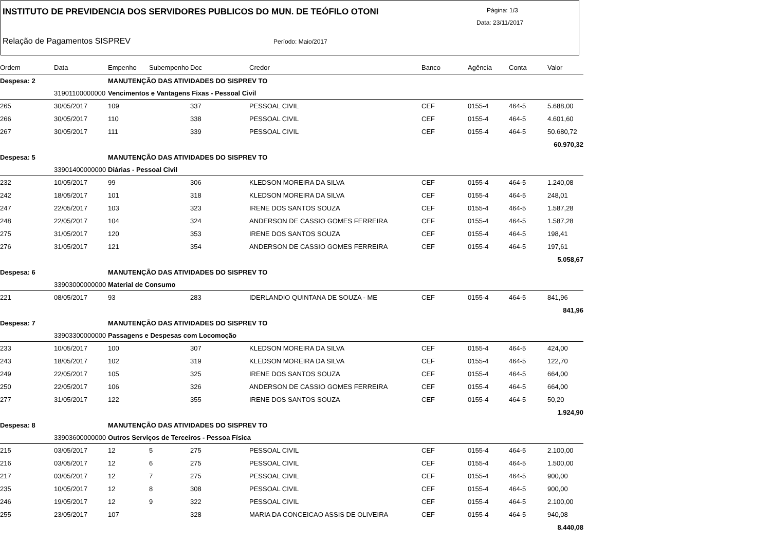INSTITUTO DE PREVIDENCIA DOS SERVIDORES PUBLICOS DO MUN. DE TEÓFILO OTONI
Página: 1/3
Data: 23/11/2017
Relação de Pagamentos SISPREV Período: Maio/2017
| Ordem | Data | Empenho | Subempenho | Doc | Credor | Banco | Agência | Conta | Valor |
| --- | --- | --- | --- | --- | --- | --- | --- | --- | --- |
| Despesa: 2 | | MANUTENÇÃO DAS ATIVIDADES DO SISPREV TO | | | | | | | |
| | 31901100000000 | Vencimentos e Vantagens Fixas - Pessoal Civil | | | | | | | |
| 265 | 30/05/2017 | 109 | | 337 | PESSOAL CIVIL | CEF | 0155-4 | 464-5 | 5.688,00 |
| 266 | 30/05/2017 | 110 | | 338 | PESSOAL CIVIL | CEF | 0155-4 | 464-5 | 4.601,60 |
| 267 | 30/05/2017 | 111 | | 339 | PESSOAL CIVIL | CEF | 0155-4 | 464-5 | 50.680,72 |
| 60.970,32 | | | | | | | | | |
| Despesa: 5 | | MANUTENÇÃO DAS ATIVIDADES DO SISPREV TO | | | | | | | |
| | 33901400000000 | Diárias - Pessoal Civil | | | | | | | |
| 232 | 10/05/2017 | 99 | | 306 | KLEDSON MOREIRA DA SILVA | CEF | 0155-4 | 464-5 | 1.240,08 |
| 242 | 18/05/2017 | 101 | | 318 | KLEDSON MOREIRA DA SILVA | CEF | 0155-4 | 464-5 | 248,01 |
| 247 | 22/05/2017 | 103 | | 323 | IRENE DOS SANTOS SOUZA | CEF | 0155-4 | 464-5 | 1.587,28 |
| 248 | 22/05/2017 | 104 | | 324 | ANDERSON DE CASSIO GOMES FERREIRA | CEF | 0155-4 | 464-5 | 1.587,28 |
| 275 | 31/05/2017 | 120 | | 353 | IRENE DOS SANTOS SOUZA | CEF | 0155-4 | 464-5 | 198,41 |
| 276 | 31/05/2017 | 121 | | 354 | ANDERSON DE CASSIO GOMES FERREIRA | CEF | 0155-4 | 464-5 | 197,61 |
| 5.058,67 | | | | | | | | | |
| Despesa: 6 | | MANUTENÇÃO DAS ATIVIDADES DO SISPREV TO | | | | | | | |
| | 33903000000000 | Material de Consumo | | | | | | | |
| 221 | 08/05/2017 | 93 | | 283 | IDERLANDIO QUINTANA DE SOUZA - ME | CEF | 0155-4 | 464-5 | 841,96 |
| 841,96 | | | | | | | | | |
| Despesa: 7 | | MANUTENÇÃO DAS ATIVIDADES DO SISPREV TO | | | | | | | |
| | 33903300000000 | Passagens e Despesas com Locomoção | | | | | | | |
| 233 | 10/05/2017 | 100 | | 307 | KLEDSON MOREIRA DA SILVA | CEF | 0155-4 | 464-5 | 424,00 |
| 243 | 18/05/2017 | 102 | | 319 | KLEDSON MOREIRA DA SILVA | CEF | 0155-4 | 464-5 | 122,70 |
| 249 | 22/05/2017 | 105 | | 325 | IRENE DOS SANTOS SOUZA | CEF | 0155-4 | 464-5 | 664,00 |
| 250 | 22/05/2017 | 106 | | 326 | ANDERSON DE CASSIO GOMES FERREIRA | CEF | 0155-4 | 464-5 | 664,00 |
| 277 | 31/05/2017 | 122 | | 355 | IRENE DOS SANTOS SOUZA | CEF | 0155-4 | 464-5 | 50,20 |
| 1.924,90 | | | | | | | | | |
| Despesa: 8 | | MANUTENÇÃO DAS ATIVIDADES DO SISPREV TO | | | | | | | |
| | 33903600000000 | Outros Serviços de Terceiros - Pessoa Física | | | | | | | |
| 215 | 03/05/2017 | 12 | 5 | 275 | PESSOAL CIVIL | CEF | 0155-4 | 464-5 | 2.100,00 |
| 216 | 03/05/2017 | 12 | 6 | 275 | PESSOAL CIVIL | CEF | 0155-4 | 464-5 | 1.500,00 |
| 217 | 03/05/2017 | 12 | 7 | 275 | PESSOAL CIVIL | CEF | 0155-4 | 464-5 | 900,00 |
| 235 | 10/05/2017 | 12 | 8 | 308 | PESSOAL CIVIL | CEF | 0155-4 | 464-5 | 900,00 |
| 246 | 19/05/2017 | 12 | 9 | 322 | PESSOAL CIVIL | CEF | 0155-4 | 464-5 | 2.100,00 |
| 255 | 23/05/2017 | 107 | | 328 | MARIA DA CONCEICAO ASSIS DE OLIVEIRA | CEF | 0155-4 | 464-5 | 940,08 |
| 8.440,08 | | | | | | | | | |